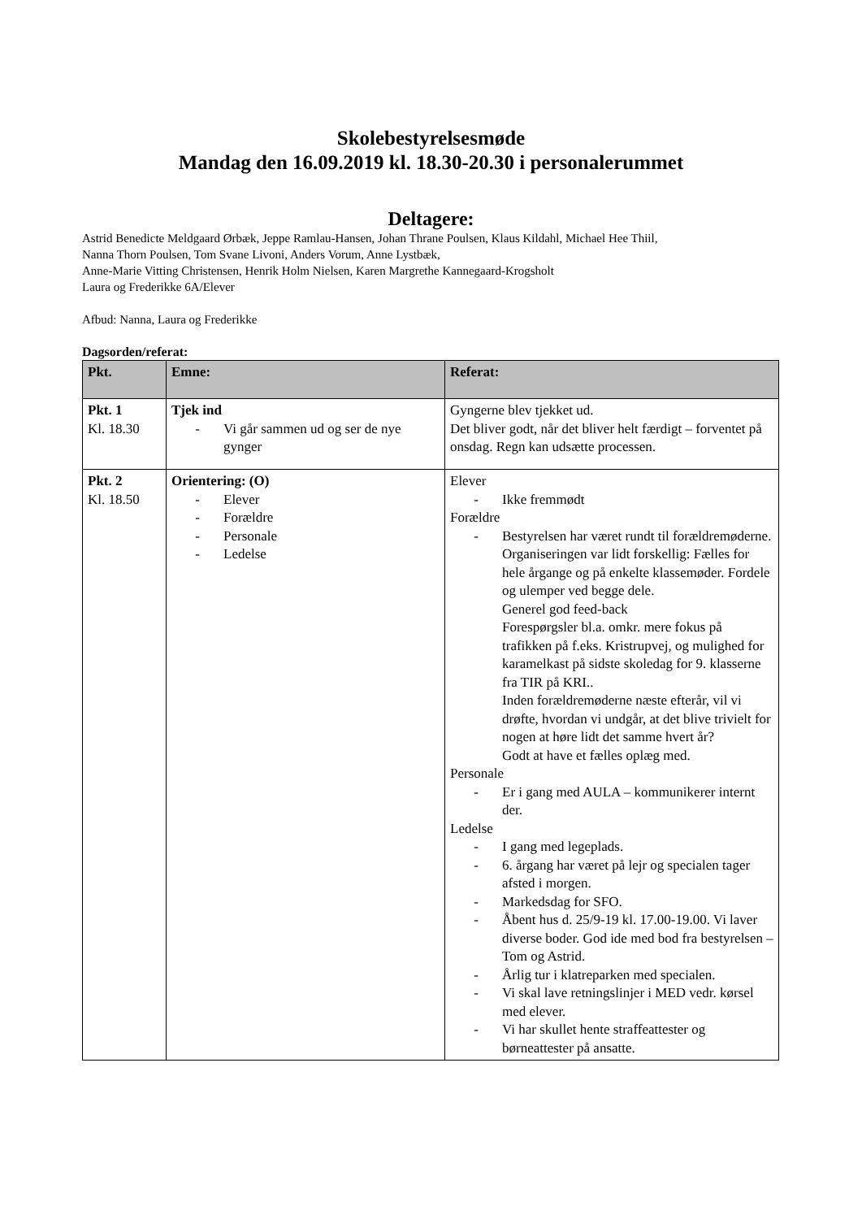Skolebestyrelsesmøde
Mandag den 16.09.2019 kl. 18.30-20.30 i personalerummet
Deltagere:
Astrid Benedicte Meldgaard Ørbæk, Jeppe Ramlau-Hansen, Johan Thrane Poulsen, Klaus Kildahl, Michael Hee Thiil,
Nanna Thorn Poulsen, Tom Svane Livoni, Anders Vorum, Anne Lystbæk,
Anne-Marie Vitting Christensen, Henrik Holm Nielsen, Karen Margrethe Kannegaard-Krogsholt
Laura og Frederikke 6A/Elever
Afbud: Nanna, Laura og Frederikke
Dagsorden/referat:
| Pkt. | Emne: | Referat: |
| --- | --- | --- |
| Pkt. 1 Kl. 18.30 | Tjek ind - Vi går sammen ud og ser de nye gynger | Gyngerne blev tjekket ud. Det bliver godt, når det bliver helt færdigt – forventet på onsdag. Regn kan udsætte processen. |
| Pkt. 2 Kl. 18.50 | Orientering: (O) - Elever - Forældre - Personale - Ledelse | Elever - Ikke fremmødt Forældre - Bestyrelsen har været rundt til forældremøderne. Organiseringen var lidt forskellig: Fælles for hele årgange og på enkelte klassemøder. Fordele og ulemper ved begge dele. Generel god feed-back Forespørgsler bl.a. omkr. mere fokus på trafikken på f.eks. Kristrupvej, og mulighed for karamelkast på sidste skoledag for 9. klasserne fra TIR på KRI.. Inden forældremøderne næste efterår, vil vi drøfte, hvordan vi undgår, at det blive trivielt for nogen at høre lidt det samme hvert år? Godt at have et fælles oplæg med. Personale - Er i gang med AULA – kommunikerer internt der. Ledelse - I gang med legeplads. - 6. årgang har været på lejr og specialen tager afsted i morgen. - Markedsdag for SFO. - Åbent hus d. 25/9-19 kl. 17.00-19.00. Vi laver diverse boder. God ide med bod fra bestyrelsen – Tom og Astrid. - Årlig tur i klatreparken med specialen. - Vi skal lave retningslinjer i MED vedr. kørsel med elever. - Vi har skullet hente straffeattester og børneattester på ansatte. |